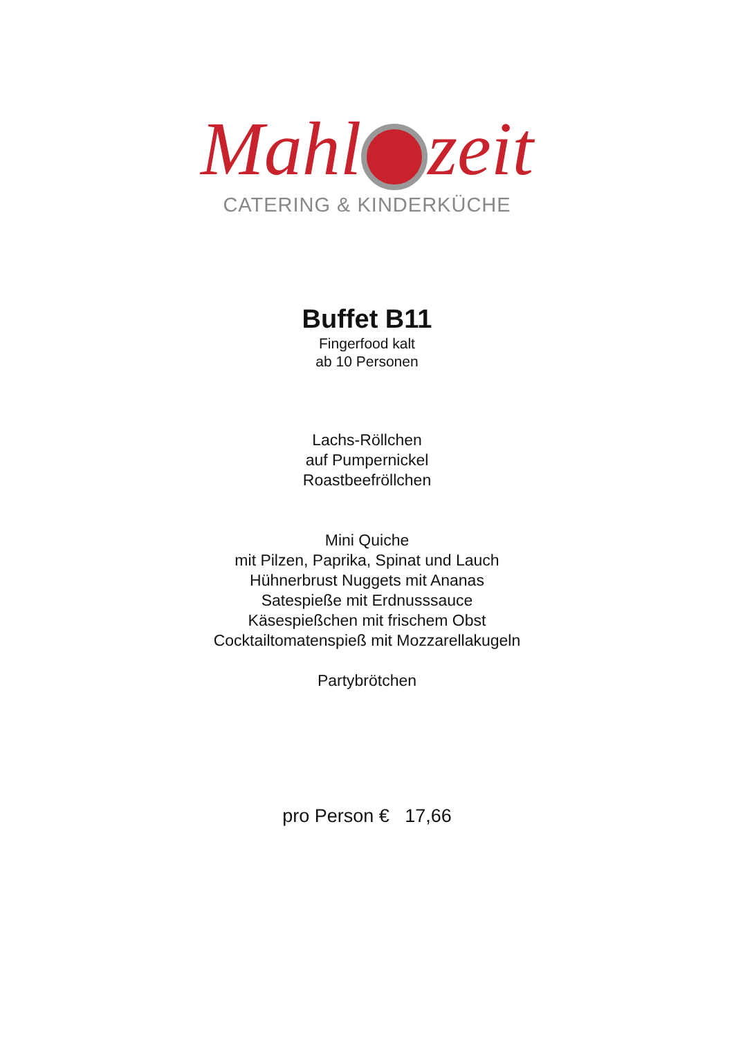Mahl zeit
CATERING & KINDERKÜCHE
Buffet B11
Fingerfood kalt
ab 10 Personen
Lachs-Röllchen
auf Pumpernickel
Roastbeefröllchen
Mini Quiche
mit Pilzen, Paprika, Spinat und Lauch
Hühnerbrust Nuggets mit Ananas
Satespieße mit Erdnusssauce
Käsespießchen mit frischem Obst
Cocktailtomatenspieß mit Mozzarellakugeln
Partybrötchen
pro Person € 17,66